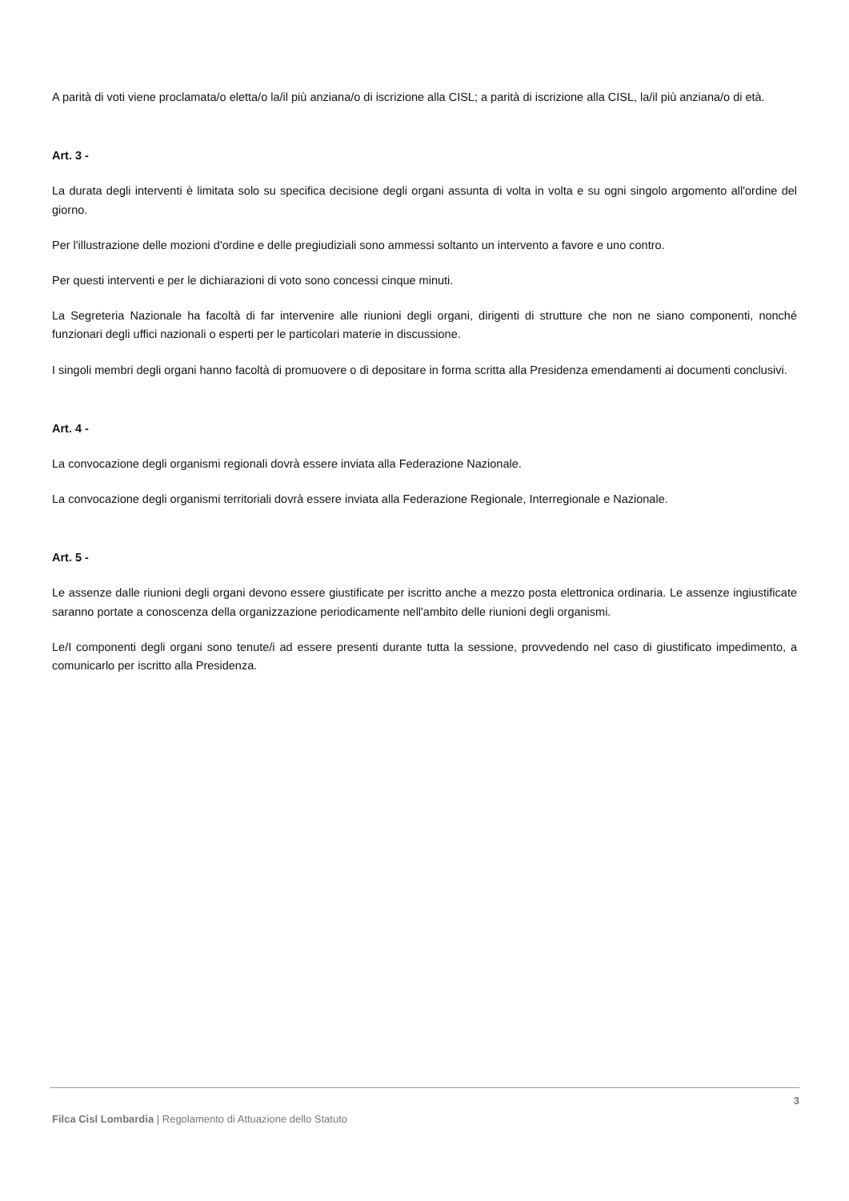A parità di voti viene proclamata/o eletta/o la/il più anziana/o di iscrizione alla CISL; a parità di iscrizione alla CISL, la/il più anziana/o di età.
Art. 3 -
La durata degli interventi è limitata solo su specifica decisione degli organi assunta di volta in volta e su ogni singolo argomento all'ordine del giorno.
Per l'illustrazione delle mozioni d'ordine e delle pregiudiziali sono ammessi soltanto un intervento a favore e uno contro.
Per questi interventi e per le dichiarazioni di voto sono concessi cinque minuti.
La Segreteria Nazionale ha facoltà di far intervenire alle riunioni degli organi, dirigenti di strutture che non ne siano componenti, nonché funzionari degli uffici nazionali o esperti per le particolari materie in discussione.
I singoli membri degli organi hanno facoltà di promuovere o di depositare in forma scritta alla Presidenza emendamenti ai documenti conclusivi.
Art. 4 -
La convocazione degli organismi regionali dovrà essere inviata alla Federazione Nazionale.
La convocazione degli organismi territoriali dovrà essere inviata alla Federazione Regionale, Interregionale e Nazionale.
Art. 5 -
Le assenze dalle riunioni degli organi devono essere giustificate per iscritto anche a mezzo posta elettronica ordinaria. Le assenze ingiustificate saranno portate a conoscenza della organizzazione periodicamente nell'ambito delle riunioni degli organismi.
Le/I componenti degli organi sono tenute/i ad essere presenti durante tutta la sessione, provvedendo nel caso di giustificato impedimento, a comunicarlo per iscritto alla Presidenza.
3
Filca Cisl Lombardia | Regolamento di Attuazione dello Statuto